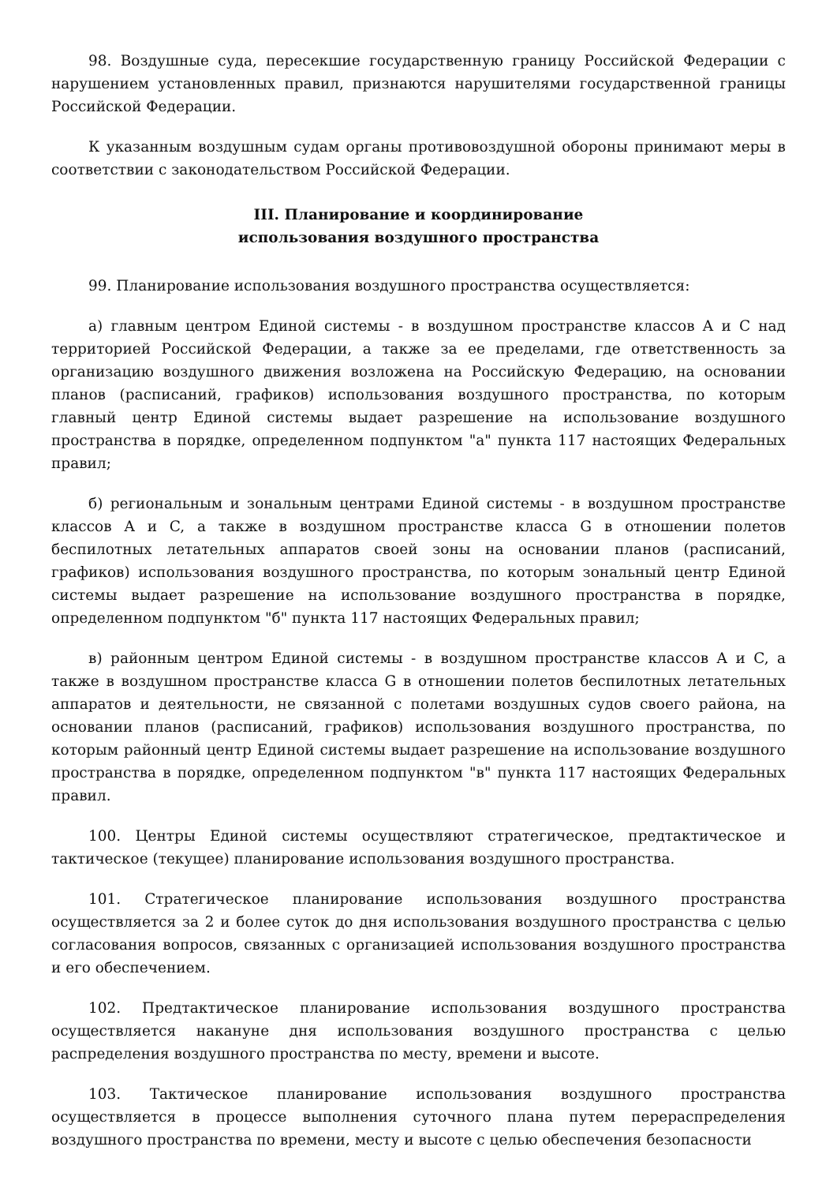98. Воздушные суда, пересекшие государственную границу Российской Федерации с нарушением установленных правил, признаются нарушителями государственной границы Российской Федерации.
К указанным воздушным судам органы противовоздушной обороны принимают меры в соответствии с законодательством Российской Федерации.
III. Планирование и координирование
использования воздушного пространства
99. Планирование использования воздушного пространства осуществляется:
а) главным центром Единой системы - в воздушном пространстве классов A и C над территорией Российской Федерации, а также за ее пределами, где ответственность за организацию воздушного движения возложена на Российскую Федерацию, на основании планов (расписаний, графиков) использования воздушного пространства, по которым главный центр Единой системы выдает разрешение на использование воздушного пространства в порядке, определенном подпунктом "а" пункта 117 настоящих Федеральных правил;
б) региональным и зональным центрами Единой системы - в воздушном пространстве классов A и C, а также в воздушном пространстве класса G в отношении полетов беспилотных летательных аппаратов своей зоны на основании планов (расписаний, графиков) использования воздушного пространства, по которым зональный центр Единой системы выдает разрешение на использование воздушного пространства в порядке, определенном подпунктом "б" пункта 117 настоящих Федеральных правил;
в) районным центром Единой системы - в воздушном пространстве классов A и C, а также в воздушном пространстве класса G в отношении полетов беспилотных летательных аппаратов и деятельности, не связанной с полетами воздушных судов своего района, на основании планов (расписаний, графиков) использования воздушного пространства, по которым районный центр Единой системы выдает разрешение на использование воздушного пространства в порядке, определенном подпунктом "в" пункта 117 настоящих Федеральных правил.
100. Центры Единой системы осуществляют стратегическое, предтактическое и тактическое (текущее) планирование использования воздушного пространства.
101. Стратегическое планирование использования воздушного пространства осуществляется за 2 и более суток до дня использования воздушного пространства с целью согласования вопросов, связанных с организацией использования воздушного пространства и его обеспечением.
102. Предтактическое планирование использования воздушного пространства осуществляется накануне дня использования воздушного пространства с целью распределения воздушного пространства по месту, времени и высоте.
103. Тактическое планирование использования воздушного пространства осуществляется в процессе выполнения суточного плана путем перераспределения воздушного пространства по времени, месту и высоте с целью обеспечения безопасности